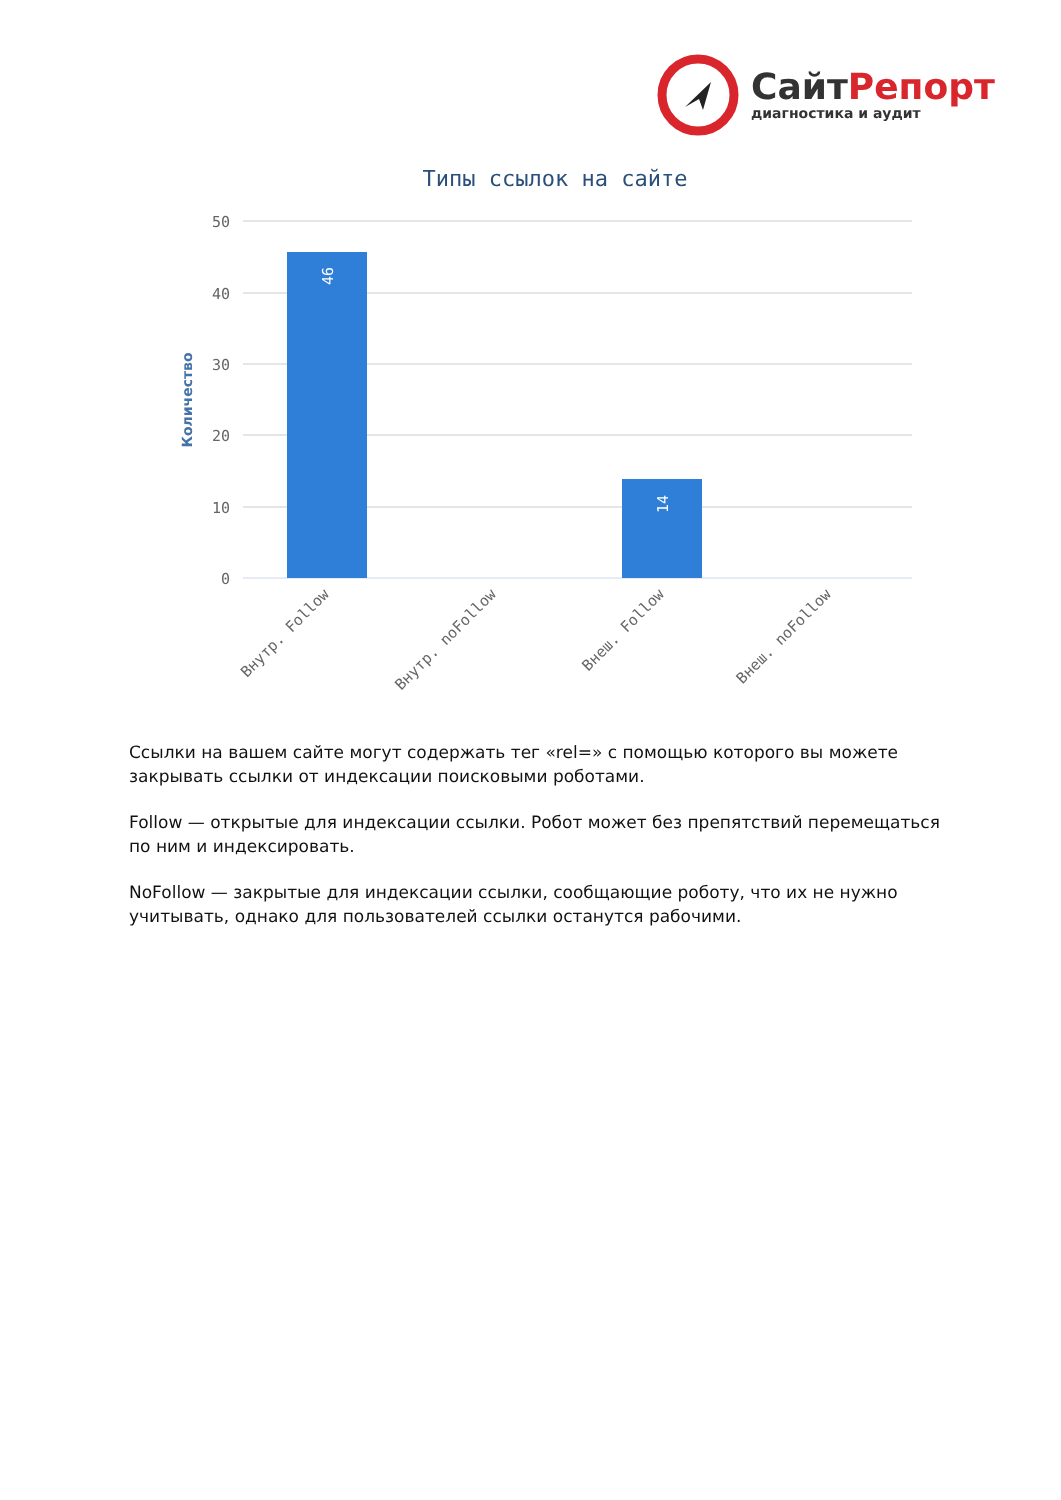СайтРепорт
диагностика и аудит
Типы ссылок на сайте
50
40
30
20
10
0
Количество
46
14
Внутр. Follow
Внутр. noFollow
Внеш. Follow
Внеш. noFollow
Ссылки на вашем сайте могут содержать тег «rel=» с помощью которого вы можете закрывать ссылки от индексации поисковыми роботами.
Follow — открытые для индексации ссылки. Робот может без препятствий перемещаться по ним и индексировать.
NoFollow — закрытые для индексации ссылки, сообщающие роботу, что их не нужно учитывать, однако для пользователей ссылки останутся рабочими.